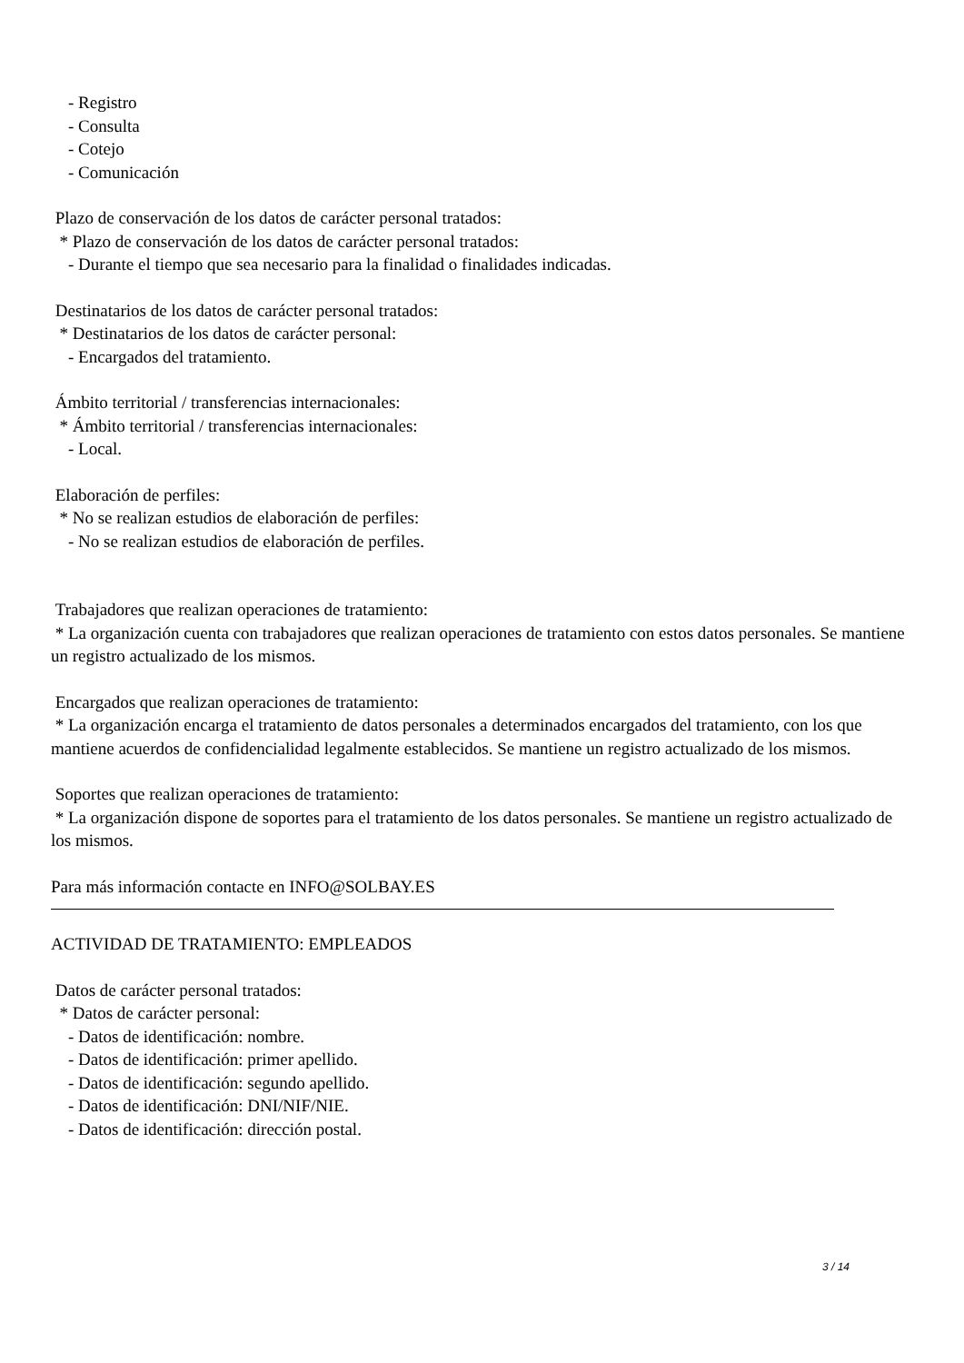- Registro
- Consulta
- Cotejo
- Comunicación
Plazo de conservación de los datos de carácter personal tratados:
* Plazo de conservación de los datos de carácter personal tratados:
- Durante el tiempo que sea necesario para la finalidad o finalidades indicadas.
Destinatarios de los datos de carácter personal tratados:
* Destinatarios de los datos de carácter personal:
- Encargados del tratamiento.
Ámbito territorial / transferencias internacionales:
* Ámbito territorial / transferencias internacionales:
- Local.
Elaboración de perfiles:
* No se realizan estudios de elaboración de perfiles:
- No se realizan estudios de elaboración de perfiles.
Trabajadores que realizan operaciones de tratamiento:
* La organización cuenta con trabajadores que realizan operaciones de tratamiento con estos datos personales. Se mantiene un registro actualizado de los mismos.
Encargados que realizan operaciones de tratamiento:
* La organización encarga el tratamiento de datos personales a determinados encargados del tratamiento, con los que mantiene acuerdos de confidencialidad legalmente establecidos. Se mantiene un registro actualizado de los mismos.
Soportes que realizan operaciones de tratamiento:
* La organización dispone de soportes para el tratamiento de los datos personales. Se mantiene un registro actualizado de los mismos.
Para más información contacte en INFO@SOLBAY.ES
ACTIVIDAD DE TRATAMIENTO: EMPLEADOS
Datos de carácter personal tratados:
* Datos de carácter personal:
- Datos de identificación: nombre.
- Datos de identificación: primer apellido.
- Datos de identificación: segundo apellido.
- Datos de identificación: DNI/NIF/NIE.
- Datos de identificación: dirección postal.
3 / 14